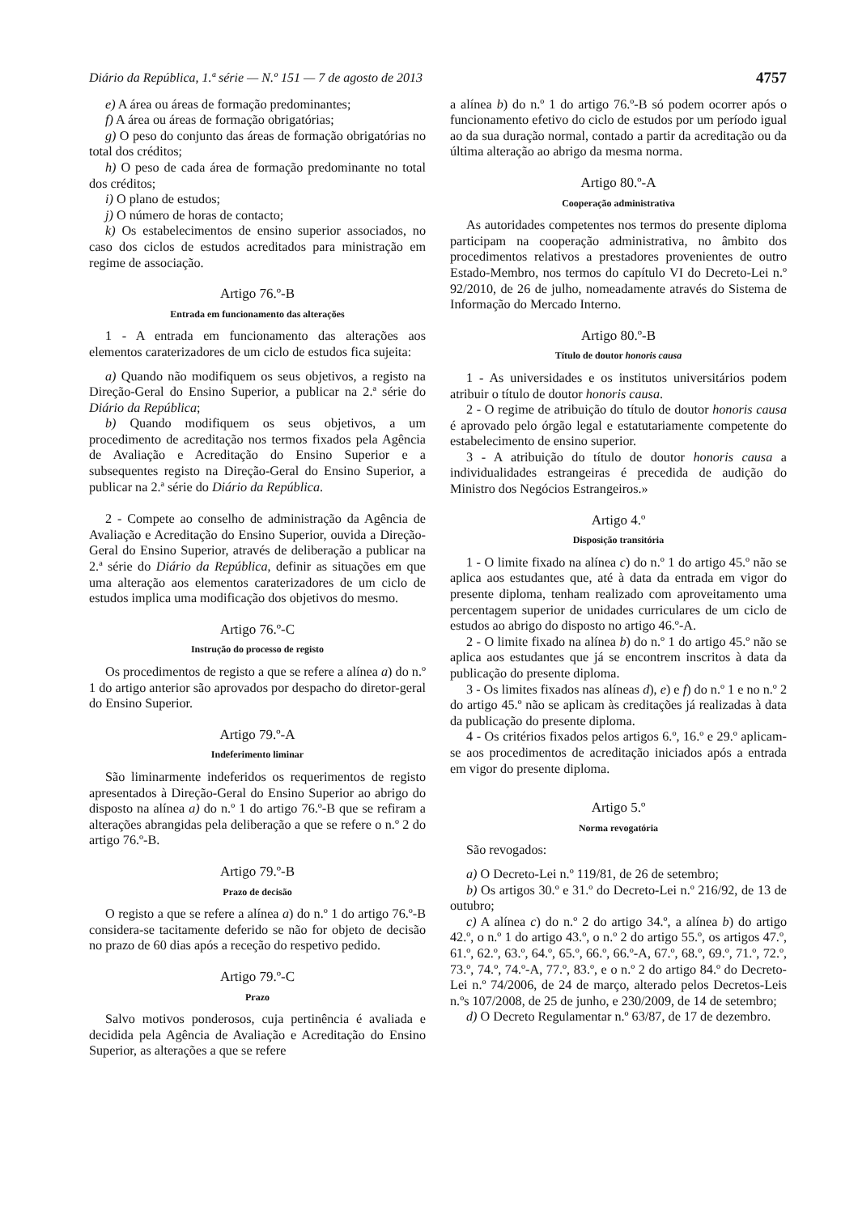Diário da República, 1.ª série — N.º 151 — 7 de agosto de 2013 4757
e) A área ou áreas de formação predominantes;
f) A área ou áreas de formação obrigatórias;
g) O peso do conjunto das áreas de formação obrigatórias no total dos créditos;
h) O peso de cada área de formação predominante no total dos créditos;
i) O plano de estudos;
j) O número de horas de contacto;
k) Os estabelecimentos de ensino superior associados, no caso dos ciclos de estudos acreditados para ministração em regime de associação.
Artigo 76.º-B
Entrada em funcionamento das alterações
1 - A entrada em funcionamento das alterações aos elementos caraterizadores de um ciclo de estudos fica sujeita:
a) Quando não modifiquem os seus objetivos, a registo na Direção-Geral do Ensino Superior, a publicar na 2.ª série do Diário da República;
b) Quando modifiquem os seus objetivos, a um procedimento de acreditação nos termos fixados pela Agência de Avaliação e Acreditação do Ensino Superior e a subsequentes registo na Direção-Geral do Ensino Superior, a publicar na 2.ª série do Diário da República.
2 - Compete ao conselho de administração da Agência de Avaliação e Acreditação do Ensino Superior, ouvida a Direção-Geral do Ensino Superior, através de deliberação a publicar na 2.ª série do Diário da República, definir as situações em que uma alteração aos elementos caraterizadores de um ciclo de estudos implica uma modificação dos objetivos do mesmo.
Artigo 76.º-C
Instrução do processo de registo
Os procedimentos de registo a que se refere a alínea a) do n.º 1 do artigo anterior são aprovados por despacho do diretor-geral do Ensino Superior.
Artigo 79.º-A
Indeferimento liminar
São liminarmente indeferidos os requerimentos de registo apresentados à Direção-Geral do Ensino Superior ao abrigo do disposto na alínea a) do n.º 1 do artigo 76.º-B que se refiram a alterações abrangidas pela deliberação a que se refere o n.º 2 do artigo 76.º-B.
Artigo 79.º-B
Prazo de decisão
O registo a que se refere a alínea a) do n.º 1 do artigo 76.º-B considera-se tacitamente deferido se não for objeto de decisão no prazo de 60 dias após a receção do respetivo pedido.
Artigo 79.º-C
Prazo
Salvo motivos ponderosos, cuja pertinência é avaliada e decidida pela Agência de Avaliação e Acreditação do Ensino Superior, as alterações a que se refere
a alínea b) do n.º 1 do artigo 76.º-B só podem ocorrer após o funcionamento efetivo do ciclo de estudos por um período igual ao da sua duração normal, contado a partir da acreditação ou da última alteração ao abrigo da mesma norma.
Artigo 80.º-A
Cooperação administrativa
As autoridades competentes nos termos do presente diploma participam na cooperação administrativa, no âmbito dos procedimentos relativos a prestadores provenientes de outro Estado-Membro, nos termos do capítulo VI do Decreto-Lei n.º 92/2010, de 26 de julho, nomeadamente através do Sistema de Informação do Mercado Interno.
Artigo 80.º-B
Título de doutor honoris causa
1 - As universidades e os institutos universitários podem atribuir o título de doutor honoris causa.
2 - O regime de atribuição do título de doutor honoris causa é aprovado pelo órgão legal e estatutariamente competente do estabelecimento de ensino superior.
3 - A atribuição do título de doutor honoris causa a individualidades estrangeiras é precedida de audição do Ministro dos Negócios Estrangeiros.»
Artigo 4.º
Disposição transitória
1 - O limite fixado na alínea c) do n.º 1 do artigo 45.º não se aplica aos estudantes que, até à data da entrada em vigor do presente diploma, tenham realizado com aproveitamento uma percentagem superior de unidades curriculares de um ciclo de estudos ao abrigo do disposto no artigo 46.º-A.
2 - O limite fixado na alínea b) do n.º 1 do artigo 45.º não se aplica aos estudantes que já se encontrem inscritos à data da publicação do presente diploma.
3 - Os limites fixados nas alíneas d), e) e f) do n.º 1 e no n.º 2 do artigo 45.º não se aplicam às creditações já realizadas à data da publicação do presente diploma.
4 - Os critérios fixados pelos artigos 6.º, 16.º e 29.º aplicam-se aos procedimentos de acreditação iniciados após a entrada em vigor do presente diploma.
Artigo 5.º
Norma revogatória
São revogados:
a) O Decreto-Lei n.º 119/81, de 26 de setembro;
b) Os artigos 30.º e 31.º do Decreto-Lei n.º 216/92, de 13 de outubro;
c) A alínea c) do n.º 2 do artigo 34.º, a alínea b) do artigo 42.º, o n.º 1 do artigo 43.º, o n.º 2 do artigo 55.º, os artigos 47.º, 61.º, 62.º, 63.º, 64.º, 65.º, 66.º, 66.º-A, 67.º, 68.º, 69.º, 71.º, 72.º, 73.º, 74.º, 74.º-A, 77.º, 83.º, e o n.º 2 do artigo 84.º do Decreto-Lei n.º 74/2006, de 24 de março, alterado pelos Decretos-Leis n.ºs 107/2008, de 25 de junho, e 230/2009, de 14 de setembro;
d) O Decreto Regulamentar n.º 63/87, de 17 de dezembro.